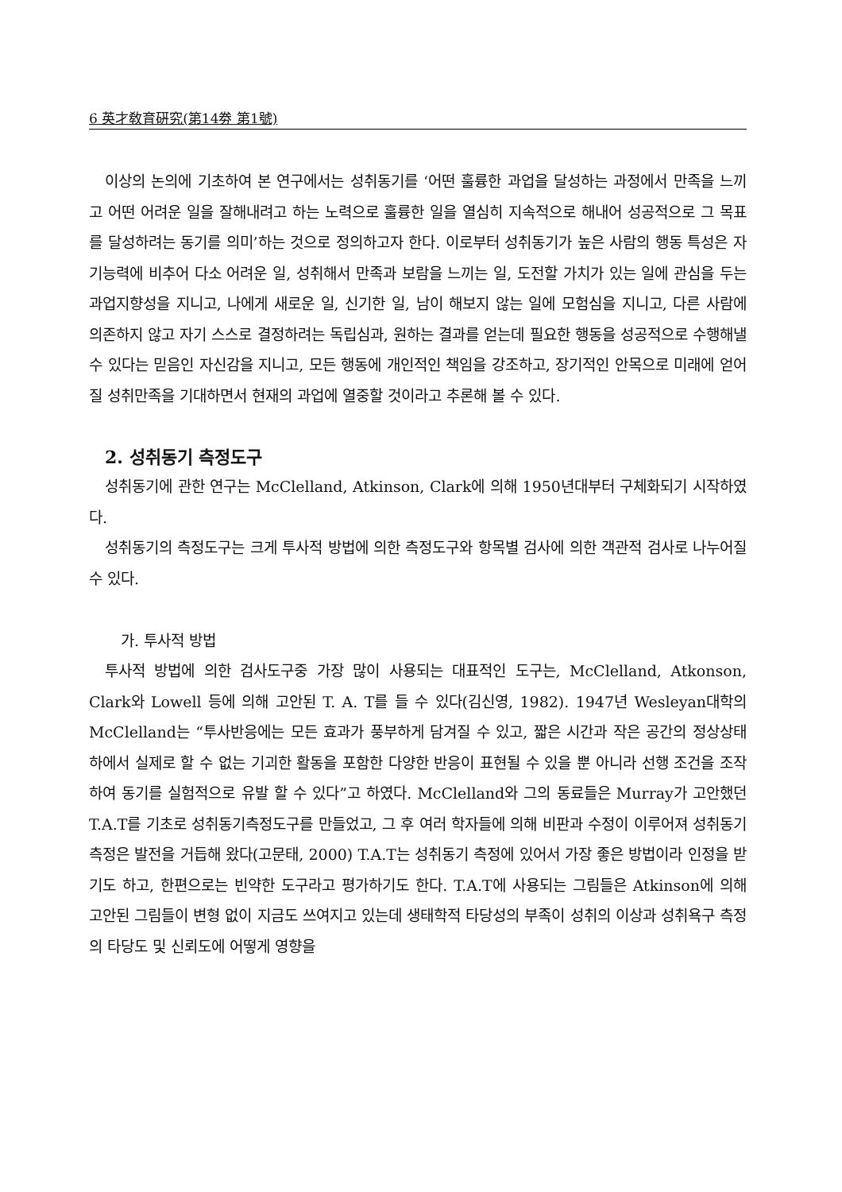6 英才敎育硏究(第14劵 第1號)
이상의 논의에 기초하여 본 연구에서는 성취동기를 ‘어떤 훌륭한 과업을 달성하는 과정에서 만족을 느끼고 어떤 어려운 일을 잘해내려고 하는 노력으로 훌륭한 일을 열심히 지속적으로 해내어 성공적으로 그 목표를 달성하려는 동기를 의미’하는 것으로 정의하고자 한다. 이로부터 성취동기가 높은 사람의 행동 특성은 자기능력에 비추어 다소 어려운 일, 성취해서 만족과 보람을 느끼는 일, 도전할 가치가 있는 일에 관심을 두는 과업지향성을 지니고, 나에게 새로운 일, 신기한 일, 남이 해보지 않는 일에 모험심을 지니고, 다른 사람에 의존하지 않고 자기 스스로 결정하려는 독립심과, 원하는 결과를 얻는데 필요한 행동을 성공적으로 수행해낼 수 있다는 믿음인 자신감을 지니고, 모든 행동에 개인적인 책임을 강조하고, 장기적인 안목으로 미래에 얻어질 성취만족을 기대하면서 현재의 과업에 열중할 것이라고 추론해 볼 수 있다.
2. 성취동기 측정도구
성취동기에 관한 연구는 McClelland, Atkinson, Clark에 의해 1950년대부터 구체화되기 시작하였다.
성취동기의 측정도구는 크게 투사적 방법에 의한 측정도구와 항목별 검사에 의한 객관적 검사로 나누어질 수 있다.
가. 투사적 방법
투사적 방법에 의한 검사도구중 가장 많이 사용되는 대표적인 도구는, McClelland, Atkonson, Clark와 Lowell 등에 의해 고안된 T. A. T를 들 수 있다(김신영, 1982). 1947년 Wesleyan대학의 McClelland는 “투사반응에는 모든 효과가 풍부하게 담겨질 수 있고, 짧은 시간과 작은 공간의 정상상태 하에서 실제로 할 수 없는 기괴한 활동을 포함한 다양한 반응이 표현될 수 있을 뿐 아니라 선행 조건을 조작하여 동기를 실험적으로 유발 할 수 있다”고 하였다. McClelland와 그의 동료들은 Murray가 고안했던 T.A.T를 기초로 성취동기측정도구를 만들었고, 그 후 여러 학자들에 의해 비판과 수정이 이루어져 성취동기 측정은 발전을 거듭해 왔다(고문태, 2000) T.A.T는 성취동기 측정에 있어서 가장 좋은 방법이라 인정을 받기도 하고, 한편으로는 빈약한 도구라고 평가하기도 한다. T.A.T에 사용되는 그림들은 Atkinson에 의해 고안된 그림들이 변형 없이 지금도 쓰여지고 있는데 생태학적 타당성의 부족이 성취의 이상과 성취욕구 측정의 타당도 및 신뢰도에 어떻게 영향을